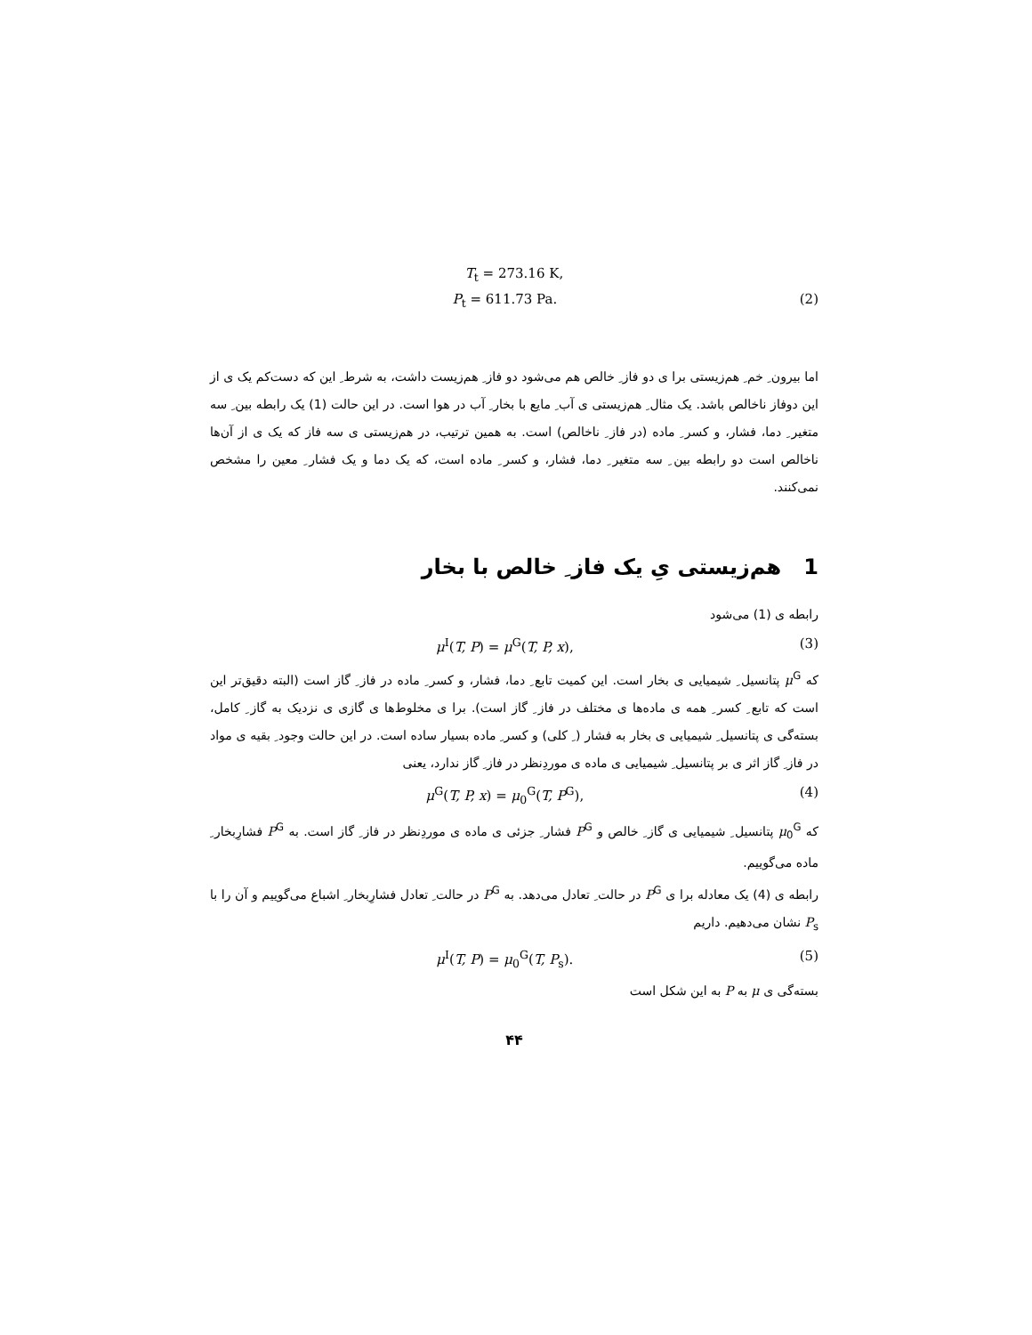T<sub>t</sub> = 273.16 K,
P<sub>t</sub> = 611.73 Pa. (2)
اما بیرون ِ خم ِ هم‌زیستی برا ی دو فاز ِ خالص هم می‌شود دو فاز ِ هم‌زیست داشت، به شرط ِ این که دست‌کم یک ی از این دوفاز ناخالص باشد. یک مثال ِ هم‌زیستی ی آب ِ مایع با بخار ِ آب در هوا است. در این حالت (1) یک رابطه بین ِ سه متغیر ِ دما، فشار، و کسر ِ ماده (در فاز ِ ناخالص) است. به همین ترتیب، در هم‌زیستی ی سه فاز که یک ی از آن‌ها ناخالص است دو رابطه بین ِ سه متغیر ِ دما، فشار، و کسر ِ ماده است، که یک دما و یک فشار ِ معین را مشخص نمی‌کنند.
1 هم‌زیستی یِ یک فاز ِ خالص با بخار
رابطه ی (1) می‌شود
μ<sup>I</sup>(T, P) = μ<sup>G</sup>(T, P, x), (3)
که μ<sup>G</sup> پتانسیل ِ شیمیایی ی بخار است. این کمیت تابع ِ دما، فشار، و کسر ِ ماده در فاز ِ گاز است (البته دقیق‌تر این است که تابع ِ کسر ِ همه ی ماده‌ها ی مختلف در فاز ِ گاز است). برا ی مخلوط‌ها ی گازی ی نزدیک به گاز ِ کامل، بسته‌گی ی پتانسیل ِ شیمیایی ی بخار به فشار ( ِ کلی) و کسر ِ ماده بسیار ساده است. در این حالت وجود ِ بقیه ی مواد در فاز ِ گاز اثر ی بر پتانسیل ِ شیمیایی ی ماده ی موردِنظر در فاز ِ گاز ندارد، یعنی
μ<sup>G</sup>(T, P, x) = μ<sub>0</sub><sup>G</sup>(T, P<sup>G</sup>), (4)
که μ<sub>0</sub><sup>G</sup> پتانسیل ِ شیمیایی ی گاز ِ خالص و P<sup>G</sup> فشار ِ جزئی ی ماده ی موردِنظر در فاز ِ گاز است. به P<sup>G</sup> فشارِبخار ِ ماده می‌گوییم.
رابطه ی (4) یک معادله برا ی P<sup>G</sup> در حالت ِ تعادل می‌دهد. به P<sup>G</sup> در حالت ِ تعادل فشارِبخار ِ اشباع می‌گوییم و آن را با P<sub>s</sub> نشان می‌دهیم. داریم
μ<sup>I</sup>(T, P) = μ<sub>0</sub><sup>G</sup>(T, P<sub>s</sub>). (5)
بسته‌گی ی μ به P به این شکل است
۴۴